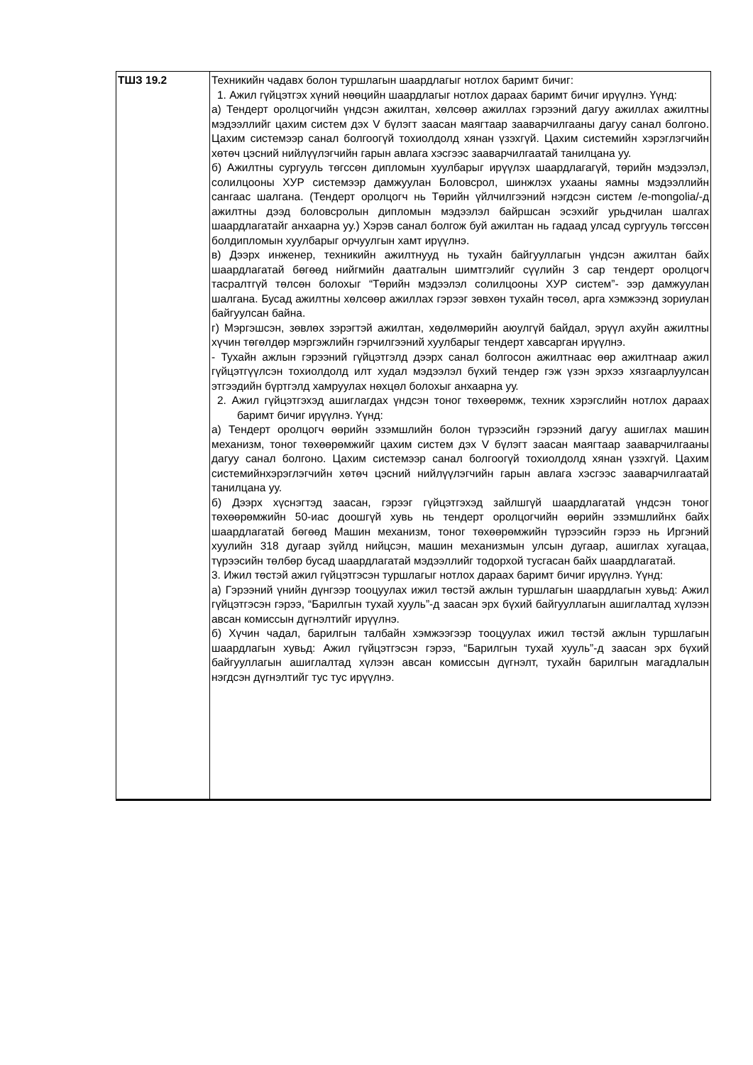| ТШЗ 19.2 | Техникийн чадавх болон туршлагын шаардлагыг нотлох баримт бичиг: 1. Ажил гүйцэтгэх хүний нөөцийн шаардлагыг нотлох дараах баримт бичиг ирүүлнэ. Үүнд: а) Тендерт оролцогчийн үндсэн ажилтан, хөлсөөр ажиллах гэрээний дагуу ажиллах ажилтны мэдээллийг цахим систем дэх V бүлэгт заасан маягтаар зааварчилгааны дагуу санал болгоно. Цахим системээр санал болгоогүй тохиолдолд хянан үзэхгүй. Цахим системийн хэрэглэгчийн хөтөч цэсний нийлүүлэгчийн гарын авлага хэсгээс зааварчилгаатай танилцана уу. б) Ажилтны сургууль төгссөн дипломын хуулбарыг ирүүлэх шаардлагагүй, төрийн мэдээлэл, солилцооны ХУР системээр дамжуулан Боловсрол, шинжлэх ухааны яамны мэдээллийн сангаас шалгана. (Тендерт оролцогч нь Төрийн үйлчилгээний нэгдсэн систем /e-mongolia/-д ажилтны дээд боловсролын дипломын мэдээлэл байршсан эсэхийг урьдчилан шалгах шаардлагатайг анхаарна уу.) Хэрэв санал болгож буй ажилтан нь гадаад улсад сургууль төгссөн болдипломын хуулбарыг орчуулгын хамт ирүүлнэ. в) Дээрх инженер, техникийн ажилтнууд нь тухайн байгууллагын үндсэн ажилтан байх шаардлагатай бөгөөд нийгмийн даатгалын шимтгэлийг сүүлийн 3 сар тендерт оролцогч тасралтгүй төлсөн болохыг “Төрийн мэдээлэл солилцооны ХУР систем”- ээр дамжуулан шалгана. Бусад ажилтны хөлсөөр ажиллах гэрээг зөвхөн тухайн төсөл, арга хэмжээнд зориулан байгуулсан байна. г) Мэргэшсэн, зөвлөх зэрэгтэй ажилтан, хөдөлмөрийн аюулгүй байдал, эрүүл ахуйн ажилтны хүчин төгөлдөр мэргэжлийн гэрчилгээний хуулбарыг тендерт хавсарган ирүүлнэ. - Тухайн ажлын гэрээний гүйцэтгэлд дээрх санал болгосон ажилтнаас өөр ажилтнаар ажил гүйцэтгүүлсэн тохиолдолд илт худал мэдээлэл бүхий тендер гэж үзэн эрхээ хязгаарлуулсан этгээдийн бүртгэлд хамруулах нөхцөл болохыг анхаарна уу. 2. Ажил гүйцэтгэхэд ашиглагдах үндсэн тоног төхөөрөмж, техник хэрэгслийн нотлох дараах баримт бичиг ирүүлнэ. Үүнд: а) Тендерт оролцогч өөрийн эзэмшлийн болон түрээсийн гэрээний дагуу ашиглах машин механизм, тоног төхөөрөмжийг цахим систем дэх V бүлэгт заасан маягтаар зааварчилгааны дагуу санал болгоно. Цахим системээр санал болгоогүй тохиолдолд хянан үзэхгүй. Цахим системийнхэрэглэгчийн хөтөч цэсний нийлүүлэгчийн гарын авлага хэсгээс зааварчилгаатай танилцана уу. б) Дээрх хүснэгтэд заасан, гэрээг гүйцэтгэхэд зайлшгүй шаардлагатай үндсэн тоног төхөөрөмжийн 50-иас доошгүй хувь нь тендерт оролцогчийн өөрийн эзэмшлийнх байх шаардлагатай бөгөөд Машин механизм, тоног төхөөрөмжийн түрээсийн гэрээ нь Иргэний хуулийн 318 дугаар зүйлд нийцсэн, машин механизмын улсын дугаар, ашиглах хугацаа, түрээсийн төлбөр бусад шаардлагатай мэдээллийг тодорхой тусгасан байх шаардлагатай. 3. Ижил төстэй ажил гүйцэтгэсэн туршлагыг нотлох дараах баримт бичиг ирүүлнэ. Үүнд: а) Гэрээний үнийн дүнгээр тооцуулах ижил төстэй ажлын туршлагын шаардлагын хувьд: Ажил гүйцэтгэсэн гэрээ, “Барилгын тухай хууль”-д заасан эрх бүхий байгууллагын ашиглалтад хүлээн авсан комиссын дүгнэлтийг ирүүлнэ. б) Хүчин чадал, барилгын талбайн хэмжээгээр тооцуулах ижил төстэй ажлын туршлагын шаардлагын хувьд: Ажил гүйцэтгэсэн гэрээ, “Барилгын тухай хууль”-д заасан эрх бүхий байгууллагын ашиглалтад хүлээн авсан комиссын дүгнэлт, тухайн барилгын магадлалын нэгдсэн дүгнэлтийг тус тус ирүүлнэ. |